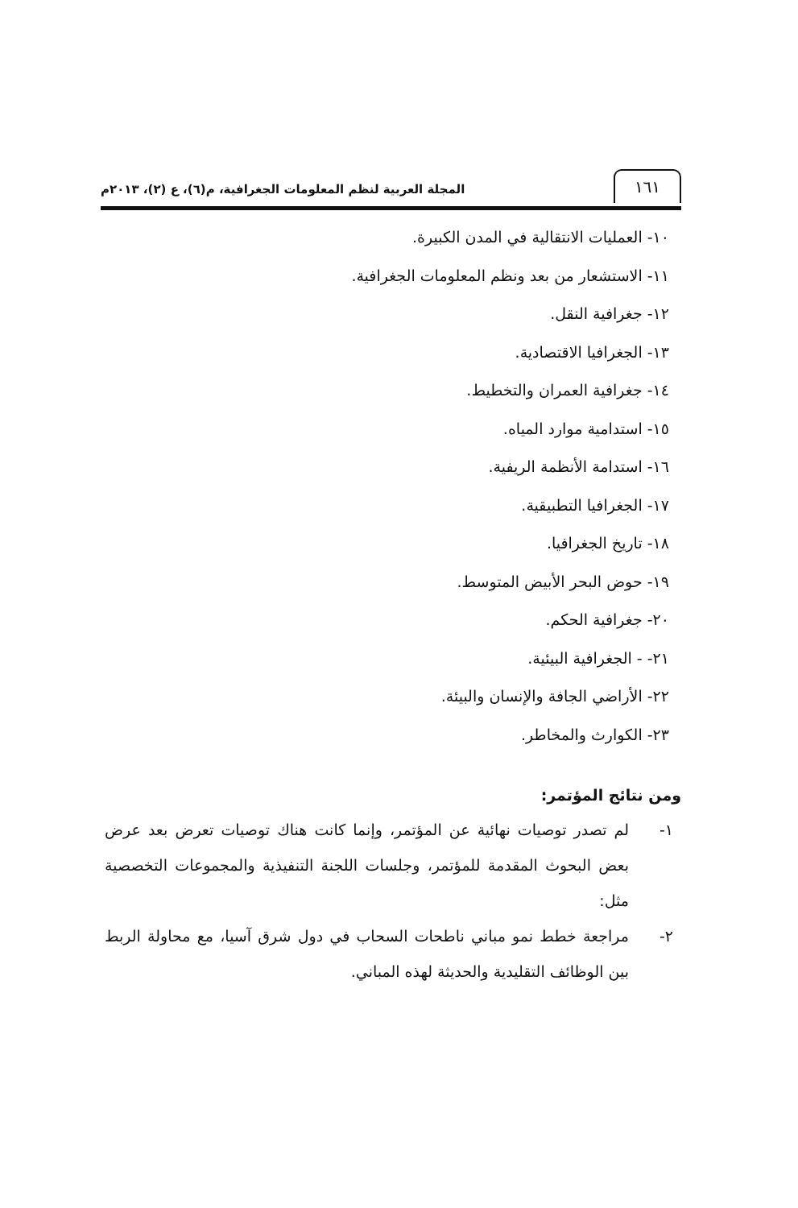١٦١
المجلة العربية لنظم المعلومات الجغرافية، م(٦)، ع (٢)، ٢٠١٣م
١٠- العمليات الانتقالية في المدن الكبيرة.
١١- الاستشعار من بعد ونظم المعلومات الجغرافية.
١٢- جغرافية النقل.
١٣- الجغرافيا الاقتصادية.
١٤- جغرافية العمران والتخطيط.
١٥- استدامية موارد المياه.
١٦- استدامة الأنظمة الريفية.
١٧- الجغرافيا التطبيقية.
١٨- تاريخ الجغرافيا.
١٩- حوض البحر الأبيض المتوسط.
٢٠- جغرافية الحكم.
٢١- - الجغرافية البيئية.
٢٢- الأراضي الجافة والإنسان والبيئة.
٢٣- الكوارث والمخاطر.
ومن نتائج المؤتمر:
١- لم تصدر توصيات نهائية عن المؤتمر، وإنما كانت هناك توصيات تعرض بعد عرض بعض البحوث المقدمة للمؤتمر، وجلسات اللجنة التنفيذية والمجموعات التخصصية مثل:
٢- مراجعة خطط نمو مباني ناطحات السحاب في دول شرق آسيا، مع محاولة الربط بين الوظائف التقليدية والحديثة لهذه المباني.